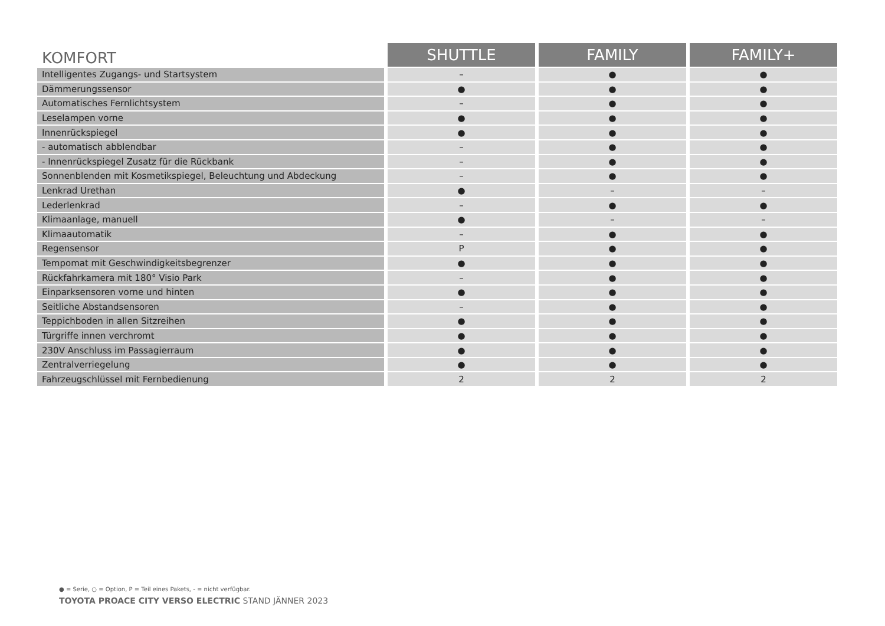| KOMFORT | SHUTTLE | FAMILY | FAMILY+ |
| --- | --- | --- | --- |
| Intelligentes Zugangs- und Startsystem | – | ● | ● |
| Dämmerungssensor | ● | ● | ● |
| Automatisches Fernlichtsystem | – | ● | ● |
| Leselampen vorne | ● | ● | ● |
| Innenrückspiegel | ● | ● | ● |
| - automatisch abblendbar | – | ● | ● |
| - Innenrückspiegel Zusatz für die Rückbank | – | ● | ● |
| Sonnenblenden mit Kosmetikspiegel, Beleuchtung und Abdeckung | – | ● | ● |
| Lenkrad Urethan | ● | – | – |
| Lederlenkrad | – | ● | ● |
| Klimaanlage, manuell | ● | – | – |
| Klimaautomatik | – | ● | ● |
| Regensensor | P | ● | ● |
| Tempomat mit Geschwindigkeitsbegrenzer | ● | ● | ● |
| Rückfahrkamera mit 180° Visio Park | – | ● | ● |
| Einparksensoren vorne und hinten | ● | ● | ● |
| Seitliche Abstandsensoren | – | ● | ● |
| Teppichboden in allen Sitzreihen | ● | ● | ● |
| Türgriffe innen verchromt | ● | ● | ● |
| 230V Anschluss im Passagierraum | ● | ● | ● |
| Zentralverriegelung | ● | ● | ● |
| Fahrzeugschlüssel mit Fernbedienung | 2 | 2 | 2 |
● = Serie, ○ = Option, P = Teil eines Pakets, - = nicht verfügbar.
TOYOTA PROACE CITY VERSO ELECTRIC STAND JÄNNER 2023